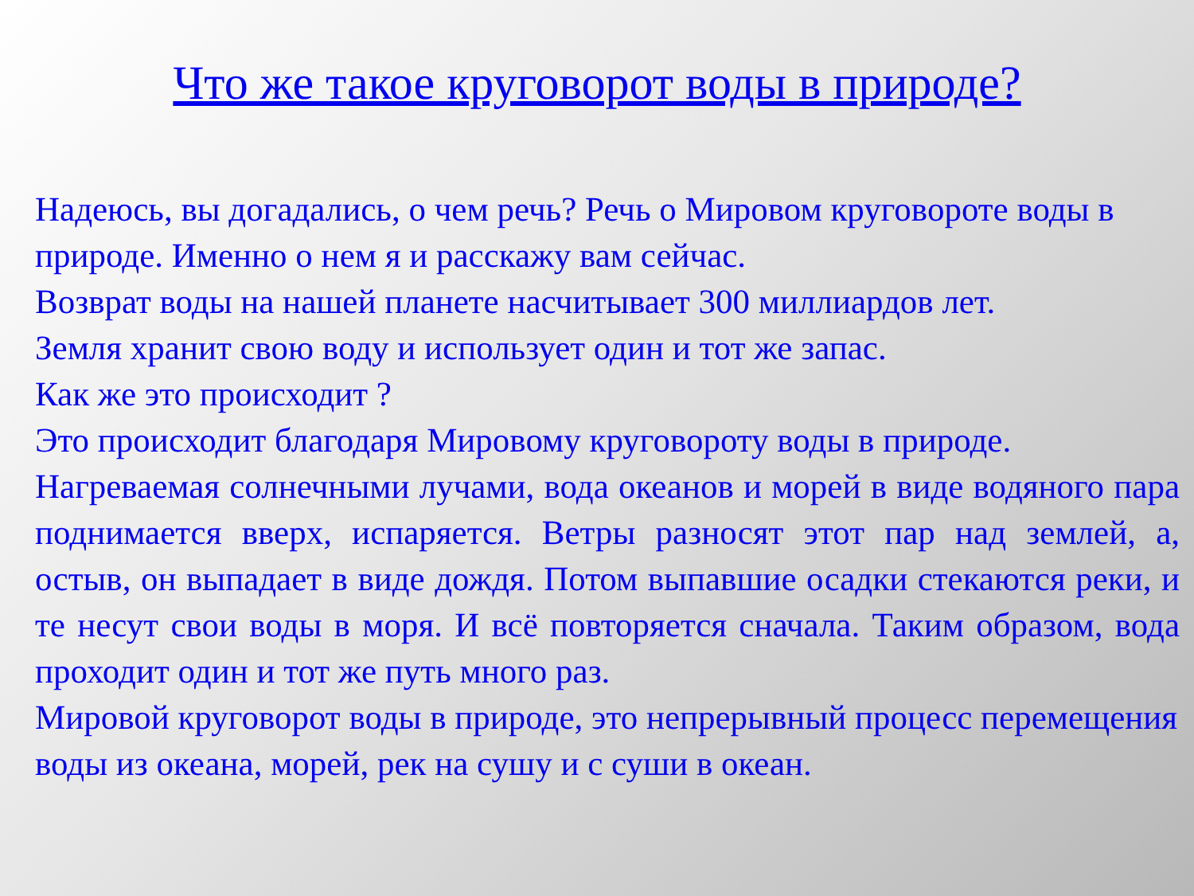Что же такое круговорот воды в природе?
Надеюсь, вы догадались, о чем речь? Речь о Мировом круговороте воды в природе. Именно о нем я и расскажу вам сейчас.
Возврат воды на нашей планете насчитывает 300 миллиардов лет.
Земля хранит свою воду и использует один и тот же запас.
Как же это происходит ?
Это происходит благодаря Мировому круговороту воды в природе.
Нагреваемая солнечными лучами, вода океанов и морей в виде водяного пара поднимается вверх, испаряется. Ветры разносят этот пар над землей, а, остыв, он выпадает в виде дождя. Потом выпавшие осадки стекаются реки, и те несут свои воды в моря. И всё повторяется сначала. Таким образом, вода проходит один и тот же путь много раз.
Мировой круговорот воды в природе, это непрерывный процесс перемещения воды из океана, морей, рек на сушу и с суши в океан.